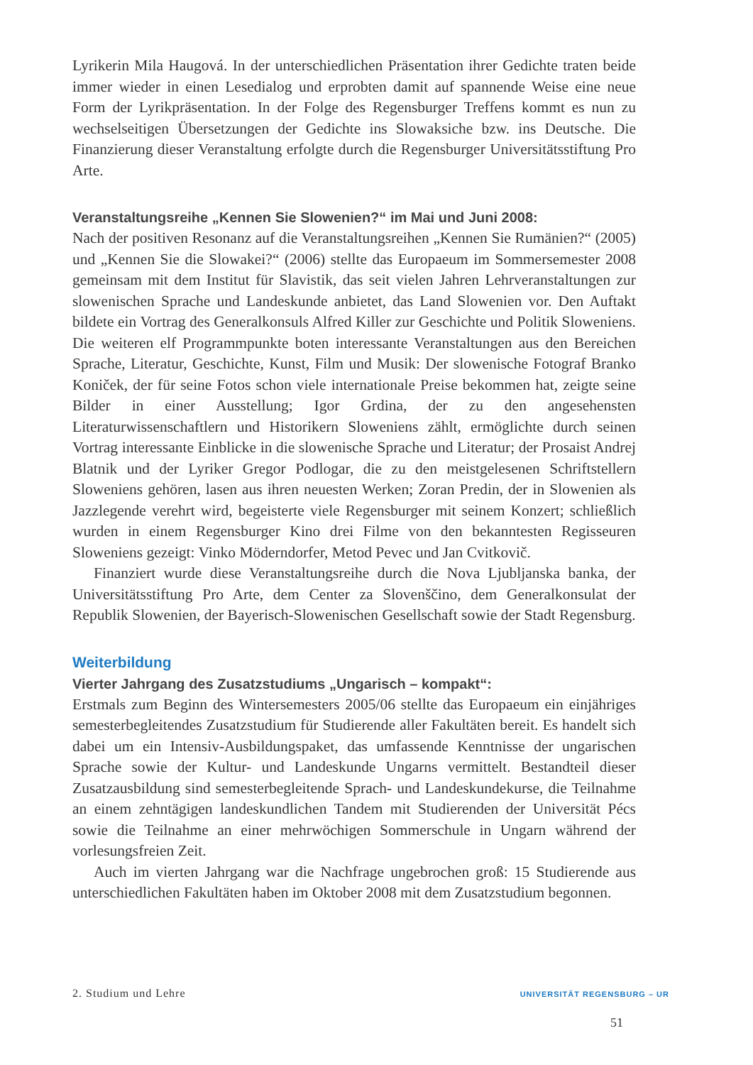Lyrikerin Mila Haugová. In der unterschiedlichen Präsentation ihrer Gedichte traten beide immer wieder in einen Lesedialog und erprobten damit auf spannende Weise eine neue Form der Lyrikpräsentation. In der Folge des Regensburger Treffens kommt es nun zu wechselseitigen Übersetzungen der Gedichte ins Slowaksiche bzw. ins Deutsche. Die Finanzierung dieser Veranstaltung erfolgte durch die Regensburger Universitätsstiftung Pro Arte.
Veranstaltungsreihe „Kennen Sie Slowenien?“ im Mai und Juni 2008:
Nach der positiven Resonanz auf die Veranstaltungsreihen „Kennen Sie Rumänien?“ (2005) und „Kennen Sie die Slowakei?“ (2006) stellte das Europaeum im Sommersemester 2008 gemeinsam mit dem Institut für Slavistik, das seit vielen Jahren Lehrveranstaltungen zur slowenischen Sprache und Landeskunde anbietet, das Land Slowenien vor. Den Auftakt bildete ein Vortrag des Generalkonsuls Alfred Killer zur Geschichte und Politik Sloweniens. Die weiteren elf Programmpunkte boten interessante Veranstaltungen aus den Bereichen Sprache, Literatur, Geschichte, Kunst, Film und Musik: Der slowenische Fotograf Branko Koniček, der für seine Fotos schon viele internationale Preise bekommen hat, zeigte seine Bilder in einer Ausstellung; Igor Grdina, der zu den angesehensten Literaturwissenschaftlern und Historikern Sloweniens zählt, ermöglichte durch seinen Vortrag interessante Einblicke in die slowenische Sprache und Literatur; der Prosaist Andrej Blatnik und der Lyriker Gregor Podlogar, die zu den meistgelesenen Schriftstellern Sloweniens gehören, lasen aus ihren neuesten Werken; Zoran Predin, der in Slowenien als Jazzlegende verehrt wird, begeisterte viele Regensburger mit seinem Konzert; schließlich wurden in einem Regensburger Kino drei Filme von den bekanntesten Regisseuren Sloweniens gezeigt: Vinko Möderndorfer, Metod Pevec und Jan Cvitkovič.
Finanziert wurde diese Veranstaltungsreihe durch die Nova Ljubljanska banka, der Universitätsstiftung Pro Arte, dem Center za Slovenščino, dem Generalkonsulat der Republik Slowenien, der Bayerisch-Slowenischen Gesellschaft sowie der Stadt Regensburg.
Weiterbildung
Vierter Jahrgang des Zusatzstudiums „Ungarisch – kompakt“:
Erstmals zum Beginn des Wintersemesters 2005/06 stellte das Europaeum ein einjähriges semesterbegleitendes Zusatzstudium für Studierende aller Fakultäten bereit. Es handelt sich dabei um ein Intensiv-Ausbildungspaket, das umfassende Kenntnisse der ungarischen Sprache sowie der Kultur- und Landeskunde Ungarns vermittelt. Bestandteil dieser Zusatzausbildung sind semesterbegleitende Sprach- und Landeskundekurse, die Teilnahme an einem zehntägigen landeskundlichen Tandem mit Studierenden der Universität Pécs sowie die Teilnahme an einer mehrwöchigen Sommerschule in Ungarn während der vorlesungsfreien Zeit.
Auch im vierten Jahrgang war die Nachfrage ungebrochen groß: 15 Studierende aus unterschiedlichen Fakultäten haben im Oktober 2008 mit dem Zusatzstudium begonnen.
2. Studium und Lehre UNIVERSITÄT REGENSBURG – UR
51